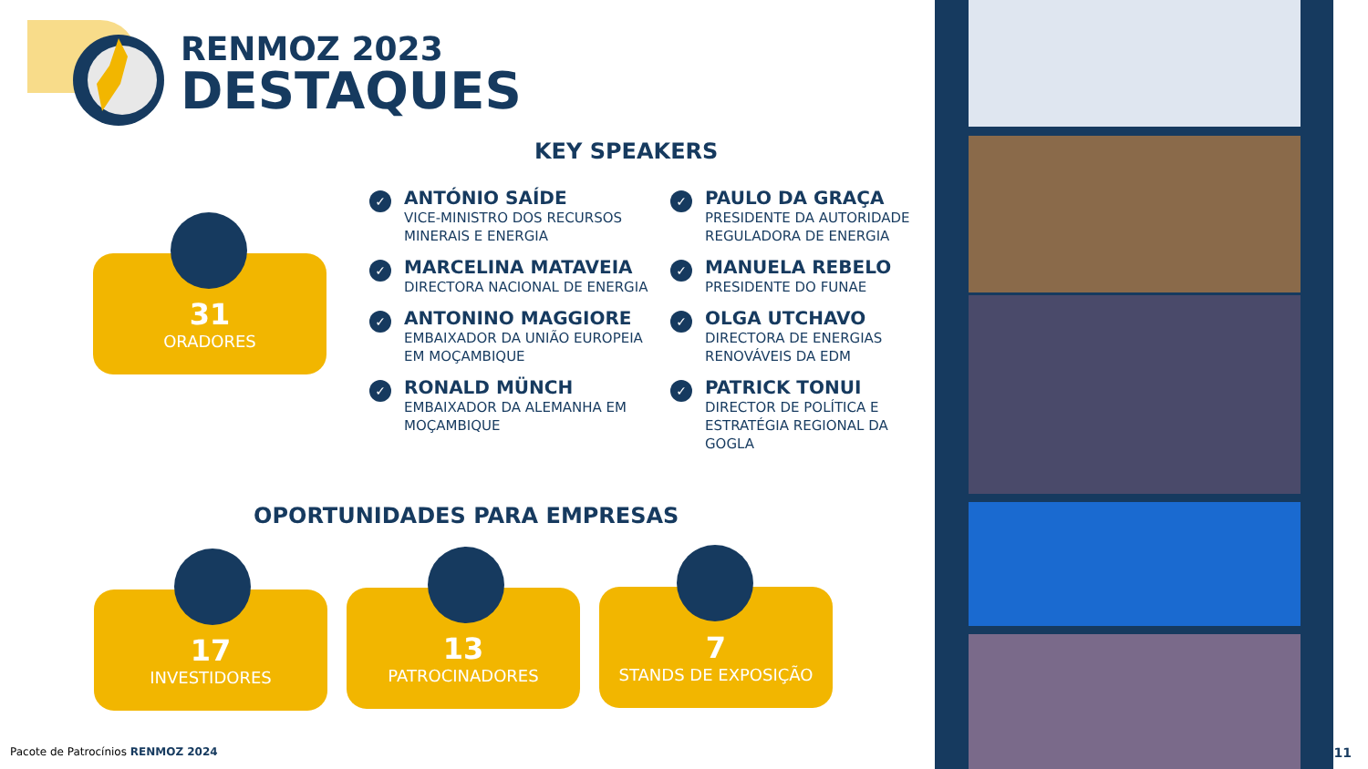RENMOZ 2023
DESTAQUES
KEY SPEAKERS
31
ORADORES
✓
ANTÓNIO SAÍDE
VICE-MINISTRO DOS RECURSOS MINERAIS E ENERGIA
✓
MARCELINA MATAVEIA
DIRECTORA NACIONAL DE ENERGIA
✓
ANTONINO MAGGIORE
EMBAIXADOR DA UNIÃO EUROPEIA EM MOÇAMBIQUE
✓
RONALD MÜNCH
EMBAIXADOR DA ALEMANHA EM MOÇAMBIQUE
✓
PAULO DA GRAÇA
PRESIDENTE DA AUTORIDADE REGULADORA DE ENERGIA
✓
MANUELA REBELO
PRESIDENTE DO FUNAE
✓
OLGA UTCHAVO
DIRECTORA DE ENERGIAS RENOVÁVEIS DA EDM
✓
PATRICK TONUI
DIRECTOR DE POLÍTICA E ESTRATÉGIA REGIONAL DA GOGLA
OPORTUNIDADES PARA EMPRESAS
17
INVESTIDORES
13
PATROCINADORES
7
STANDS DE EXPOSIÇÃO
Pacote de Patrocínios RENMOZ 2024
11